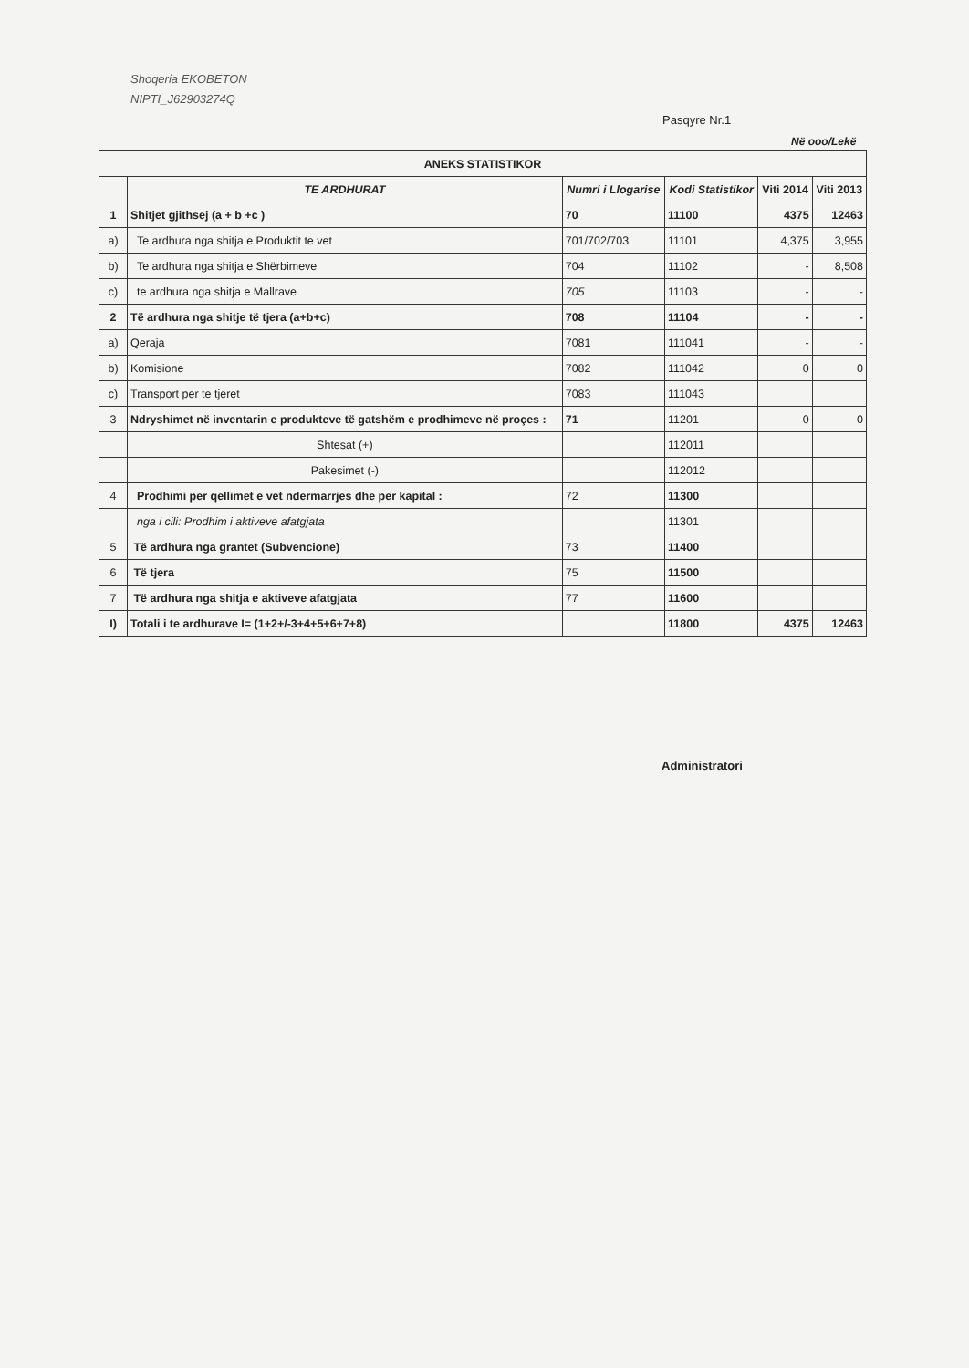Shoqeria EKOBETON
NIPTI_J62903274Q
Pasqyre Nr.1
Në ooo/Lekë
| ANEKS STATISTIKOR | | | | | |
| --- | --- | --- | --- | --- | --- |
| | TE ARDHURAT | Numri i Llogarise | Kodi Statistikor | Viti 2014 | Viti 2013 |
| 1 | Shitjet gjithsej (a + b +c ) | 70 | 11100 | 4375 | 12463 |
| a) | Te ardhura nga shitja e Produktit te vet | 701/702/703 | 11101 | 4,375 | 3,955 |
| b) | Te ardhura nga shitja e Shërbimeve | 704 | 11102 | - | 8,508 |
| c) | te ardhura nga shitja e Mallrave | 705 | 11103 | - | - |
| 2 | Të ardhura nga shitje të tjera (a+b+c) | 708 | 11104 | - | - |
| a) | Qeraja | 7081 | 111041 | - | - |
| b) | Komisione | 7082 | 111042 | 0 | 0 |
| c) | Transport per te tjeret | 7083 | 111043 | | |
| 3 | Ndryshimet në inventarin e produkteve të gatshëm e prodhimeve në proçes : | 71 | 11201 | 0 | 0 |
| | Shtesat (+) | | 112011 | | |
| | Pakesimet (-) | | 112012 | | |
| 4 | Prodhimi per qellimet e vet ndermarrjes dhe per kapital : | 72 | 11300 | | |
| | nga i cili: Prodhim i aktiveve afatgjata | | 11301 | | |
| 5 | Të ardhura nga grantet (Subvencione) | 73 | 11400 | | |
| 6 | Të tjera | 75 | 11500 | | |
| 7 | Të ardhura nga shitja e aktiveve afatgjata | 77 | 11600 | | |
| I) | Totali i te ardhurave I= (1+2+/-3+4+5+6+7+8) | | 11800 | 4375 | 12463 |
Administratori